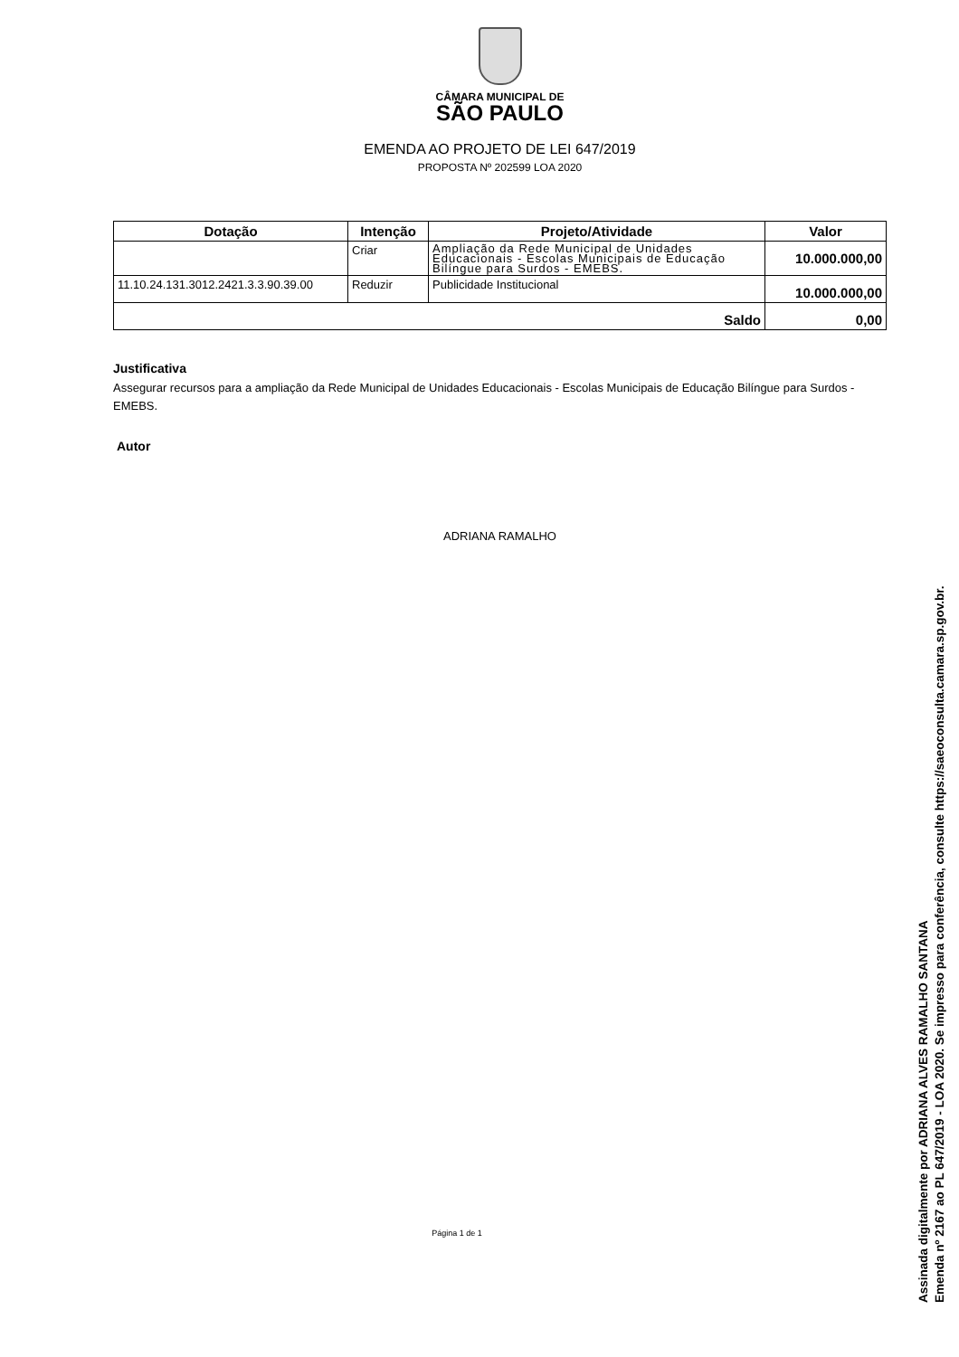CÂMARA MUNICIPAL DE
SÃO PAULO
EMENDA AO PROJETO DE LEI 647/2019
PROPOSTA Nº 202599 LOA 2020
| Dotação | Intenção | Projeto/Atividade | Valor |
| --- | --- | --- | --- |
| | Criar | Ampliação da Rede Municipal de Unidades Educacionais - Escolas Municipais de Educação Bilíngue para Surdos - EMEBS. | 10.000.000,00 |
| 11.10.24.131.3012.2421.3.3.90.39.00 | Reduzir | Publicidade Institucional | 10.000.000,00 |
| Saldo | | | 0,00 |
Justificativa
Assegurar recursos para a ampliação da Rede Municipal de Unidades Educacionais - Escolas Municipais de Educação Bilíngue para Surdos - EMEBS.
Autor
ADRIANA RAMALHO
Página 1 de 1
Assinada digitalmente por ADRIANA ALVES RAMALHO SANTANA
Emenda nº 2167 ao PL 647/2019 - LOA 2020. Se impresso para conferência, consulte https://saeoconsulta.camara.sp.gov.br.